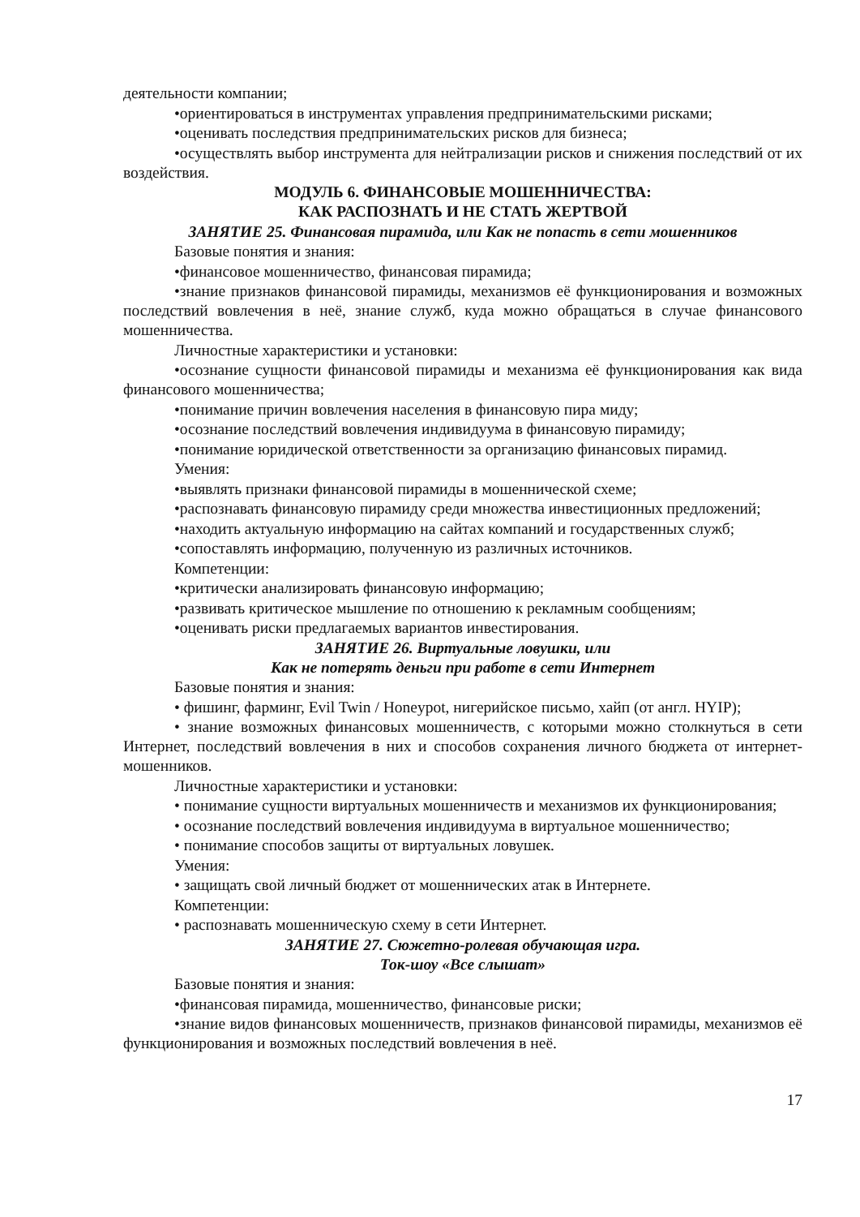деятельности компании;
•ориентироваться в инструментах управления предпринимательскими рисками;
•оценивать последствия предпринимательских рисков для бизнеса;
•осуществлять выбор инструмента для нейтрализации рисков и снижения последствий от их воздействия.
МОДУЛЬ 6. ФИНАНСОВЫЕ МОШЕННИЧЕСТВА:
КАК РАСПОЗНАТЬ И НЕ СТАТЬ ЖЕРТВОЙ
ЗАНЯТИЕ 25. Финансовая пирамида, или Как не попасть в сети мошенников
Базовые понятия и знания:
•финансовое мошенничество, финансовая пирамида;
•знание признаков финансовой пирамиды, механизмов её функционирования и возможных последствий вовлечения в неё, знание служб, куда можно обращаться в случае финансового мошенничества.
Личностные характеристики и установки:
•осознание сущности финансовой пирамиды и механизма её функционирования как вида финансового мошенничества;
•понимание причин вовлечения населения в финансовую пира миду;
•осознание последствий вовлечения индивидуума в финансовую пирамиду;
•понимание юридической ответственности за организацию финансовых пирамид.
Умения:
•выявлять признаки финансовой пирамиды в мошеннической схеме;
•распознавать финансовую пирамиду среди множества инвестиционных предложений;
•находить актуальную информацию на сайтах компаний и государственных служб;
•сопоставлять информацию, полученную из различных источников.
Компетенции:
•критически анализировать финансовую информацию;
•развивать критическое мышление по отношению к рекламным сообщениям;
•оценивать риски предлагаемых вариантов инвестирования.
ЗАНЯТИЕ 26. Виртуальные ловушки, или
Как не потерять деньги при работе в сети Интернет
Базовые понятия и знания:
• фишинг, фарминг, Evil Twin / Honeypot, нигерийское письмо, хайп (от англ. HYIP);
• знание возможных финансовых мошенничеств, с которыми можно столкнуться в сети Интернет, последствий вовлечения в них и способов сохранения личного бюджета от интернет-мошенников.
Личностные характеристики и установки:
• понимание сущности виртуальных мошенничеств и механизмов их функционирования;
• осознание последствий вовлечения индивидуума в виртуальное мошенничество;
• понимание способов защиты от виртуальных ловушек.
Умения:
• защищать свой личный бюджет от мошеннических атак в Интернете.
Компетенции:
• распознавать мошенническую схему в сети Интернет.
ЗАНЯТИЕ 27. Сюжетно-ролевая обучающая игра.
Ток-шоу «Все слышат»
Базовые понятия и знания:
•финансовая пирамида, мошенничество, финансовые риски;
•знание видов финансовых мошенничеств, признаков финансовой пирамиды, механизмов её функционирования и возможных последствий вовлечения в неё.
17